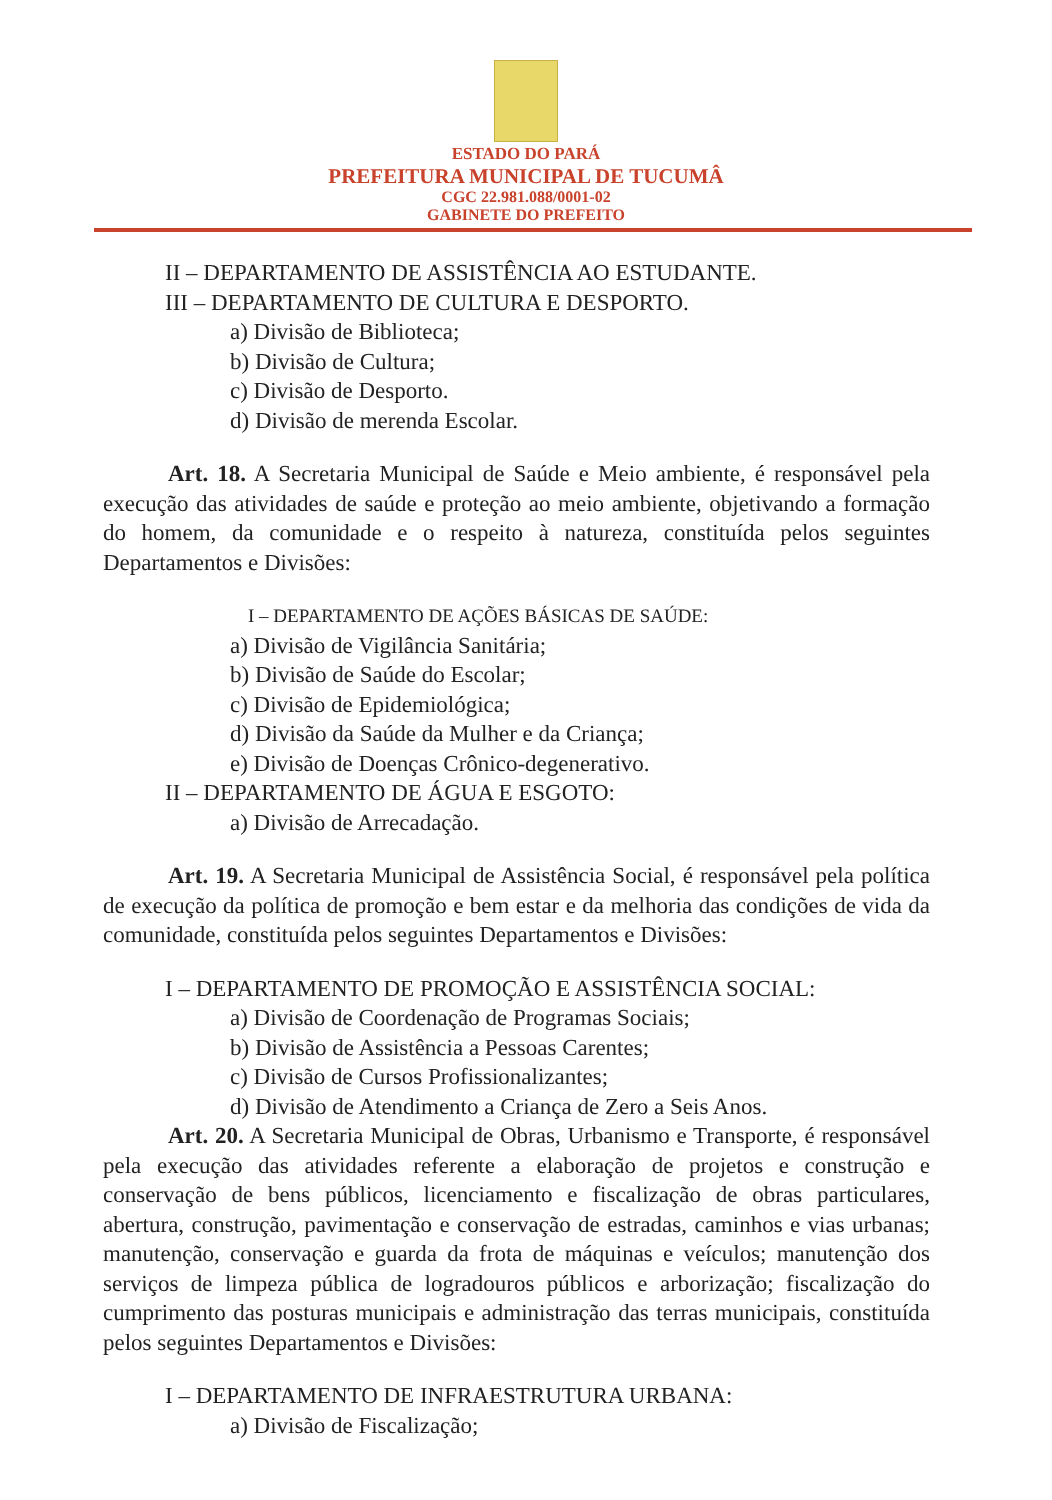ESTADO DO PARÁ
PREFEITURA MUNICIPAL DE TUCUMÂ
CGC 22.981.088/0001-02
GABINETE DO PREFEITO
II – DEPARTAMENTO DE ASSISTÊNCIA AO ESTUDANTE.
III – DEPARTAMENTO DE CULTURA E DESPORTO.
a) Divisão de Biblioteca;
b) Divisão de Cultura;
c) Divisão de Desporto.
d) Divisão de merenda Escolar.
Art. 18. A Secretaria Municipal de Saúde e Meio ambiente, é responsável pela execução das atividades de saúde e proteção ao meio ambiente, objetivando a formação do homem, da comunidade e o respeito à natureza, constituída pelos seguintes Departamentos e Divisões:
I – DEPARTAMENTO DE AÇÕES BÁSICAS DE SAÚDE:
a) Divisão de Vigilância Sanitária;
b) Divisão de Saúde do Escolar;
c) Divisão de Epidemiológica;
d) Divisão da Saúde da Mulher e da Criança;
e) Divisão de Doenças Crônico-degenerativo.
II – DEPARTAMENTO DE ÁGUA E ESGOTO:
a) Divisão de Arrecadação.
Art. 19. A Secretaria Municipal de Assistência Social, é responsável pela política de execução da política de promoção e bem estar e da melhoria das condições de vida da comunidade, constituída pelos seguintes Departamentos e Divisões:
I – DEPARTAMENTO DE PROMOÇÃO E ASSISTÊNCIA SOCIAL:
a) Divisão de Coordenação de Programas Sociais;
b) Divisão de Assistência a Pessoas Carentes;
c) Divisão de Cursos Profissionalizantes;
d) Divisão de Atendimento a Criança de Zero a Seis Anos.
Art. 20. A Secretaria Municipal de Obras, Urbanismo e Transporte, é responsável pela execução das atividades referente a elaboração de projetos e construção e conservação de bens públicos, licenciamento e fiscalização de obras particulares, abertura, construção, pavimentação e conservação de estradas, caminhos e vias urbanas; manutenção, conservação e guarda da frota de máquinas e veículos; manutenção dos serviços de limpeza pública de logradouros públicos e arborização; fiscalização do cumprimento das posturas municipais e administração das terras municipais, constituída pelos seguintes Departamentos e Divisões:
I – DEPARTAMENTO DE INFRAESTRUTURA URBANA:
a) Divisão de Fiscalização;